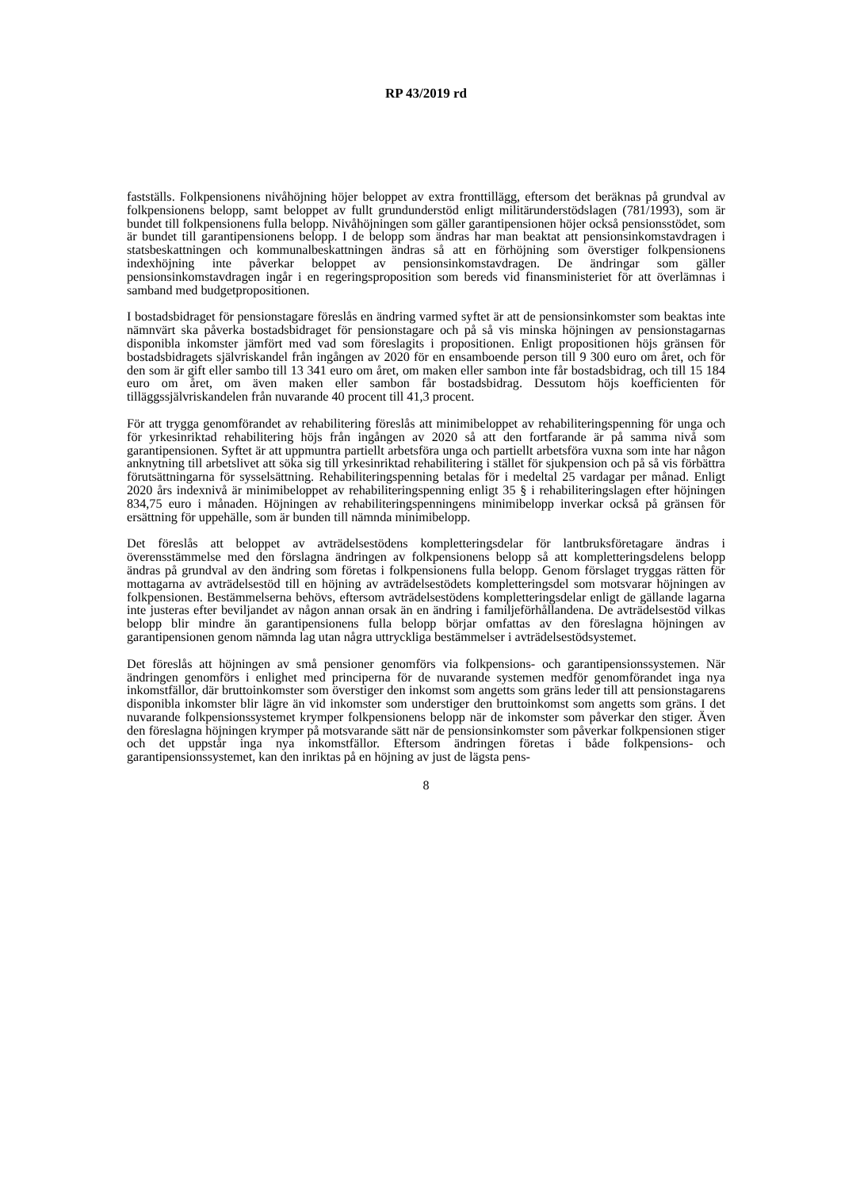RP 43/2019 rd
fastställs. Folkpensionens nivåhöjning höjer beloppet av extra fronttillägg, eftersom det beräknas på grundval av folkpensionens belopp, samt beloppet av fullt grundunderstöd enligt militärunderstödslagen (781/1993), som är bundet till folkpensionens fulla belopp. Nivåhöjningen som gäller garantipensionen höjer också pensionsstödet, som är bundet till garantipensionens belopp. I de belopp som ändras har man beaktat att pensionsinkomstavdragen i statsbeskattningen och kommunalbeskattningen ändras så att en förhöjning som överstiger folkpensionens indexhöjning inte påverkar beloppet av pensionsinkomstavdragen. De ändringar som gäller pensionsinkomstavdragen ingår i en regeringsproposition som bereds vid finansministeriet för att överlämnas i samband med budgetpropositionen.
I bostadsbidraget för pensionstagare föreslås en ändring varmed syftet är att de pensionsinkomster som beaktas inte nämnvärt ska påverka bostadsbidraget för pensionstagare och på så vis minska höjningen av pensionstagarnas disponibla inkomster jämfört med vad som föreslagits i propositionen. Enligt propositionen höjs gränsen för bostadsbidragets självriskandel från ingången av 2020 för en ensamboende person till 9 300 euro om året, och för den som är gift eller sambo till 13 341 euro om året, om maken eller sambon inte får bostadsbidrag, och till 15 184 euro om året, om även maken eller sambon får bostadsbidrag. Dessutom höjs koefficienten för tilläggssjälvriskandelen från nuvarande 40 procent till 41,3 procent.
För att trygga genomförandet av rehabilitering föreslås att minimibeloppet av rehabiliteringspenning för unga och för yrkesinriktad rehabilitering höjs från ingången av 2020 så att den fortfarande är på samma nivå som garantipensionen. Syftet är att uppmuntra partiellt arbetsföra unga och partiellt arbetsföra vuxna som inte har någon anknytning till arbetslivet att söka sig till yrkesinriktad rehabilitering i stället för sjukpension och på så vis förbättra förutsättningarna för sysselsättning. Rehabiliteringspenning betalas för i medeltal 25 vardagar per månad. Enligt 2020 års indexnivå är minimibeloppet av rehabiliteringspenning enligt 35 § i rehabiliteringslagen efter höjningen 834,75 euro i månaden. Höjningen av rehabiliteringspenningens minimibelopp inverkar också på gränsen för ersättning för uppehälle, som är bunden till nämnda minimibelopp.
Det föreslås att beloppet av avträdelsestödens kompletteringsdelar för lantbruksföretagare ändras i överensstämmelse med den förslagna ändringen av folkpensionens belopp så att kompletteringsdelens belopp ändras på grundval av den ändring som företas i folkpensionens fulla belopp. Genom förslaget tryggas rätten för mottagarna av avträdelsestöd till en höjning av avträdelsestödets kompletteringsdel som motsvarar höjningen av folkpensionen. Bestämmelserna behövs, eftersom avträdelsestödens kompletteringsdelar enligt de gällande lagarna inte justeras efter beviljandet av någon annan orsak än en ändring i familjeförhållandena. De avträdelsestöd vilkas belopp blir mindre än garantipensionens fulla belopp börjar omfattas av den föreslagna höjningen av garantipensionen genom nämnda lag utan några uttryckliga bestämmelser i avträdelsestödsystemet.
Det föreslås att höjningen av små pensioner genomförs via folkpensions- och garantipensionssystemen. När ändringen genomförs i enlighet med principerna för de nuvarande systemen medför genomförandet inga nya inkomstfällor, där bruttoinkomster som överstiger den inkomst som angetts som gräns leder till att pensionstagarens disponibla inkomster blir lägre än vid inkomster som understiger den bruttoinkomst som angetts som gräns. I det nuvarande folkpensionssystemet krymper folkpensionens belopp när de inkomster som påverkar den stiger. Även den föreslagna höjningen krymper på motsvarande sätt när de pensionsinkomster som påverkar folkpensionen stiger och det uppstår inga nya inkomstfällor. Eftersom ändringen företas i både folkpensions- och garantipensionssystemet, kan den inriktas på en höjning av just de lägsta pens-
8